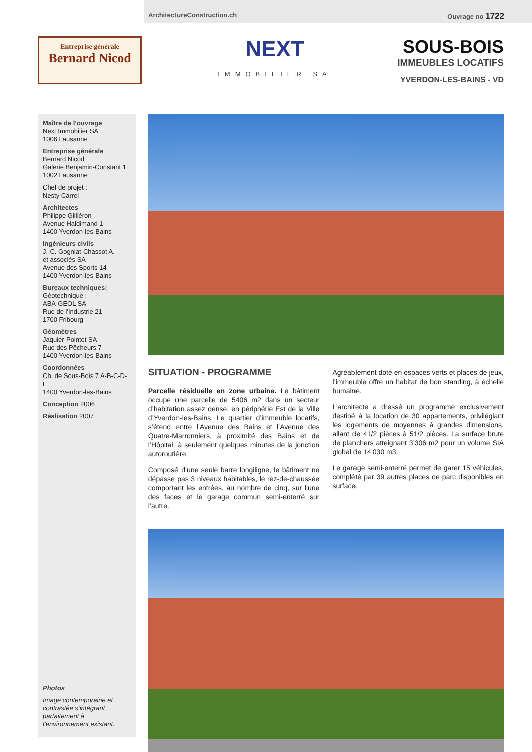ArchitectureConstruction.ch Ouvrage no 1722
Entreprise générale
Bernard Nicod
NEXT
IMMOBILIER SA
SOUS-BOIS
IMMEUBLES LOCATIFS
YVERDON-LES-BAINS - VD
Maître de l’ouvrage
Next Immobilier SA
1006 Lausanne
Entreprise générale
Bernard Nicod
Galerie Benjamin-Constant 1
1002 Lausanne
Chef de projet :
Nesty Carrel
Architectes
Philippe Gilliéron
Avenue Haldimand 1
1400 Yverdon-les-Bains
Ingénieurs civils
J.-C. Gogniat-Chassot A.
et associés SA
Avenue des Sports 14
1400 Yverdon-les-Bains
Bureaux techniques:
Géotechnique :
ABA-GEOL SA
Rue de l'Industrie 21
1700 Fribourg
Géomètres
Jaquier-Pointet SA
Rue des Pêcheurs 7
1400 Yverdon-les-Bains
Coordonnées
Ch. de Sous-Bois 7 A-B-C-D-E
1400 Yverdon-les-Bains
Conception 2006
Réalisation 2007
Photos
Image contemporaine et contrastée s’intégrant parfaitement à l’environnement existant.
SITUATION - PROGRAMME
Parcelle résiduelle en zone urbaine. Le bâtiment occupe une parcelle de 5406 m2 dans un secteur d’habitation assez dense, en périphérie Est de la Ville d’Yverdon-les-Bains. Le quartier d’immeuble locatifs, s’étend entre l’Avenue des Bains et l’Avenue des Quatre-Marronniers, à proximité des Bains et de l’Hôpital, à seulement quelques minutes de la jonction autoroutière.
Composé d’une seule barre longiligne, le bâtiment ne dépasse pas 3 niveaux habitables, le rez-de-chaussée comportant les entrées, au nombre de cinq, sur l’une des faces et le garage commun semi-enterré sur l’autre.
Agréablement doté en espaces verts et places de jeux, l’immeuble offre un habitat de bon standing, à échelle humaine.
L’architecte a dressé un programme exclusivement destiné à la location de 30 appartements, privilégiant les logements de moyennes à grandes dimensions, allant de 41/2 pièces à 51/2 pièces. La surface brute de planchers atteignant 3’306 m2 pour un volume SIA global de 14’030 m3.
Le garage semi-enterré permet de garer 15 véhicules, complété par 39 autres places de parc disponibles en surface.